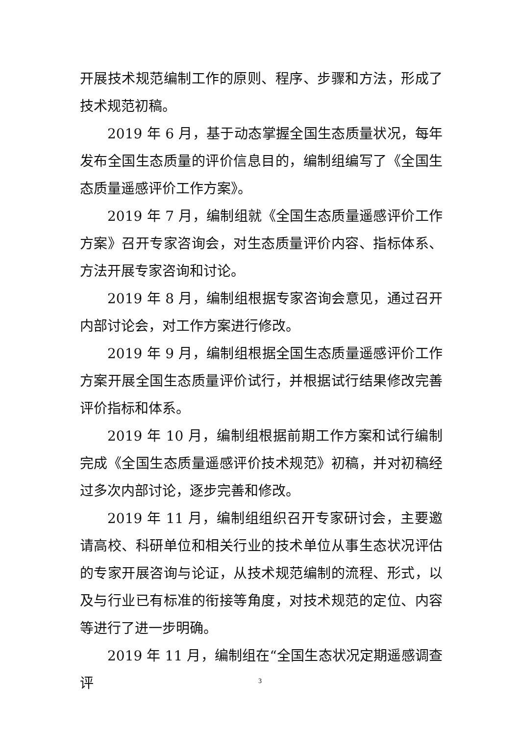开展技术规范编制工作的原则、程序、步骤和方法，形成了技术规范初稿。
2019 年 6 月，基于动态掌握全国生态质量状况，每年发布全国生态质量的评价信息目的，编制组编写了《全国生态质量遥感评价工作方案》。
2019 年 7 月，编制组就《全国生态质量遥感评价工作方案》召开专家咨询会，对生态质量评价内容、指标体系、方法开展专家咨询和讨论。
2019 年 8 月，编制组根据专家咨询会意见，通过召开内部讨论会，对工作方案进行修改。
2019 年 9 月，编制组根据全国生态质量遥感评价工作方案开展全国生态质量评价试行，并根据试行结果修改完善评价指标和体系。
2019 年 10 月，编制组根据前期工作方案和试行编制完成《全国生态质量遥感评价技术规范》初稿，并对初稿经过多次内部讨论，逐步完善和修改。
2019 年 11 月，编制组组织召开专家研讨会，主要邀请高校、科研单位和相关行业的技术单位从事生态状况评估的专家开展咨询与论证，从技术规范编制的流程、形式，以及与行业已有标准的衔接等角度，对技术规范的定位、内容等进行了进一步明确。
2019 年 11 月，编制组在“全国生态状况定期遥感调查评
3